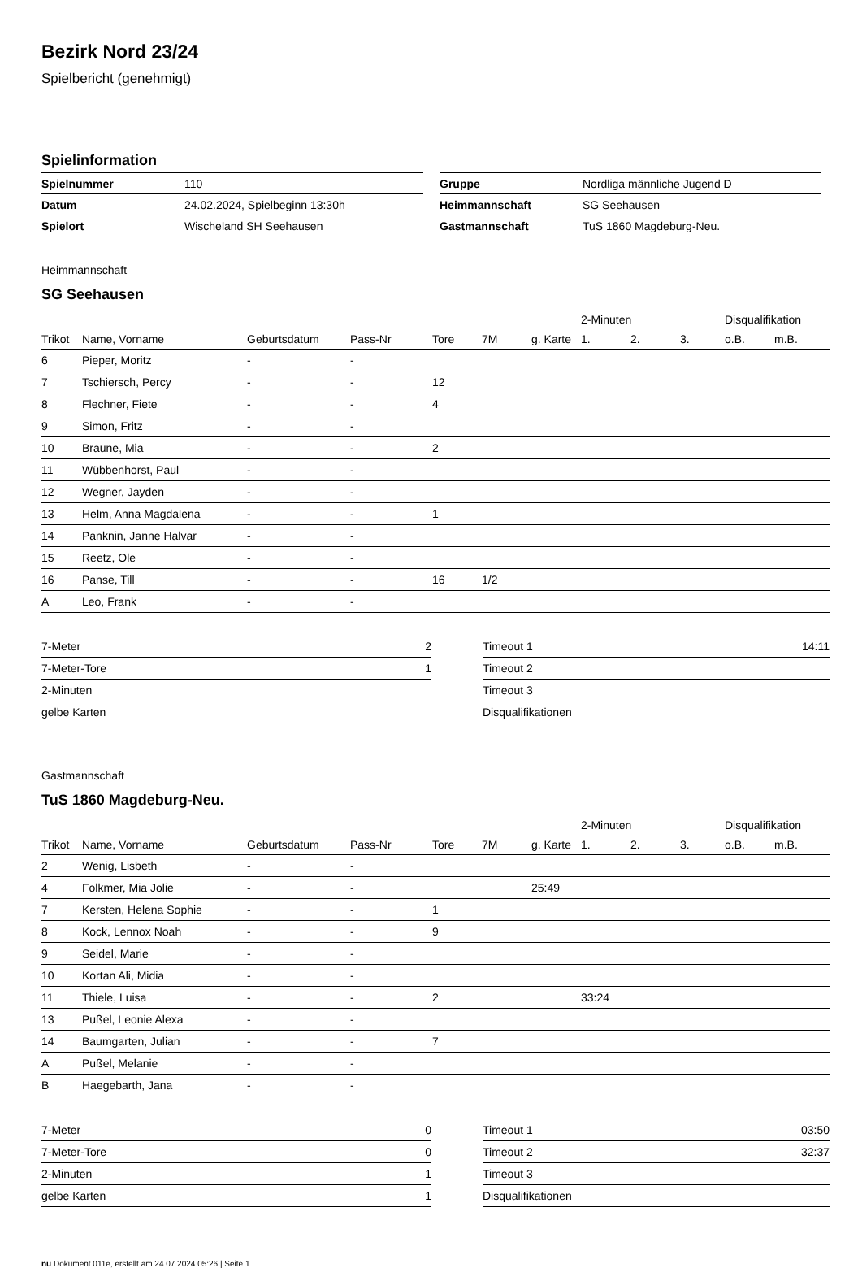Bezirk Nord 23/24
Spielbericht (genehmigt)
Spielinformation
| Spielnummer | 110 |
| Datum | 24.02.2024, Spielbeginn 13:30h |
| Spielort | Wischeland SH Seehausen |
| Gruppe | Nordliga männliche Jugend D |
| Heimmannschaft | SG Seehausen |
| Gastmannschaft | TuS 1860 Magdeburg-Neu. |
Heimmannschaft
SG Seehausen
| | | | | | | | 2-Minuten | | | Disqualifikation | |
| --- | --- | --- | --- | --- | --- | --- | --- | --- | --- | --- | --- |
| Trikot | Name, Vorname | Geburtsdatum | Pass-Nr | Tore | 7M | g. Karte | 1. | 2. | 3. | o.B. | m.B. |
| 6 | Pieper, Moritz | - | - | | | | | | | | |
| 7 | Tschiersch, Percy | - | - | 12 | | | | | | | |
| 8 | Flechner, Fiete | - | - | 4 | | | | | | | |
| 9 | Simon, Fritz | - | - | | | | | | | | |
| 10 | Braune, Mia | - | - | 2 | | | | | | | |
| 11 | Wübbenhorst, Paul | - | - | | | | | | | | |
| 12 | Wegner, Jayden | - | - | | | | | | | | |
| 13 | Helm, Anna Magdalena | - | - | 1 | | | | | | | |
| 14 | Panknin, Janne Halvar | - | - | | | | | | | | |
| 15 | Reetz, Ole | - | - | | | | | | | | |
| 16 | Panse, Till | - | - | 16 | 1/2 | | | | | | |
| A | Leo, Frank | - | - | | | | | | | | |
| 7-Meter | 2 |
| 7-Meter-Tore | 1 |
| 2-Minuten | |
| gelbe Karten | |
| Timeout 1 | 14:11 |
| Timeout 2 | |
| Timeout 3 | |
| Disqualifikationen | |
Gastmannschaft
TuS 1860 Magdeburg-Neu.
| | | | | | | | 2-Minuten | | | Disqualifikation | |
| --- | --- | --- | --- | --- | --- | --- | --- | --- | --- | --- | --- |
| Trikot | Name, Vorname | Geburtsdatum | Pass-Nr | Tore | 7M | g. Karte | 1. | 2. | 3. | o.B. | m.B. |
| 2 | Wenig, Lisbeth | - | - | | | | | | | | |
| 4 | Folkmer, Mia Jolie | - | - | | | 25:49 | | | | | |
| 7 | Kersten, Helena Sophie | - | - | 1 | | | | | | | |
| 8 | Kock, Lennox Noah | - | - | 9 | | | | | | | |
| 9 | Seidel, Marie | - | - | | | | | | | | |
| 10 | Kortan Ali, Midia | - | - | | | | | | | | |
| 11 | Thiele, Luisa | - | - | 2 | | | 33:24 | | | | |
| 13 | Pußel, Leonie Alexa | - | - | | | | | | | | |
| 14 | Baumgarten, Julian | - | - | 7 | | | | | | | |
| A | Pußel, Melanie | - | - | | | | | | | | |
| B | Haegebarth, Jana | - | - | | | | | | | | |
| 7-Meter | 0 |
| 7-Meter-Tore | 0 |
| 2-Minuten | 1 |
| gelbe Karten | 1 |
| Timeout 1 | 03:50 |
| Timeout 2 | 32:37 |
| Timeout 3 | |
| Disqualifikationen | |
nu.Dokument 011e, erstellt am 24.07.2024 05:26 | Seite 1